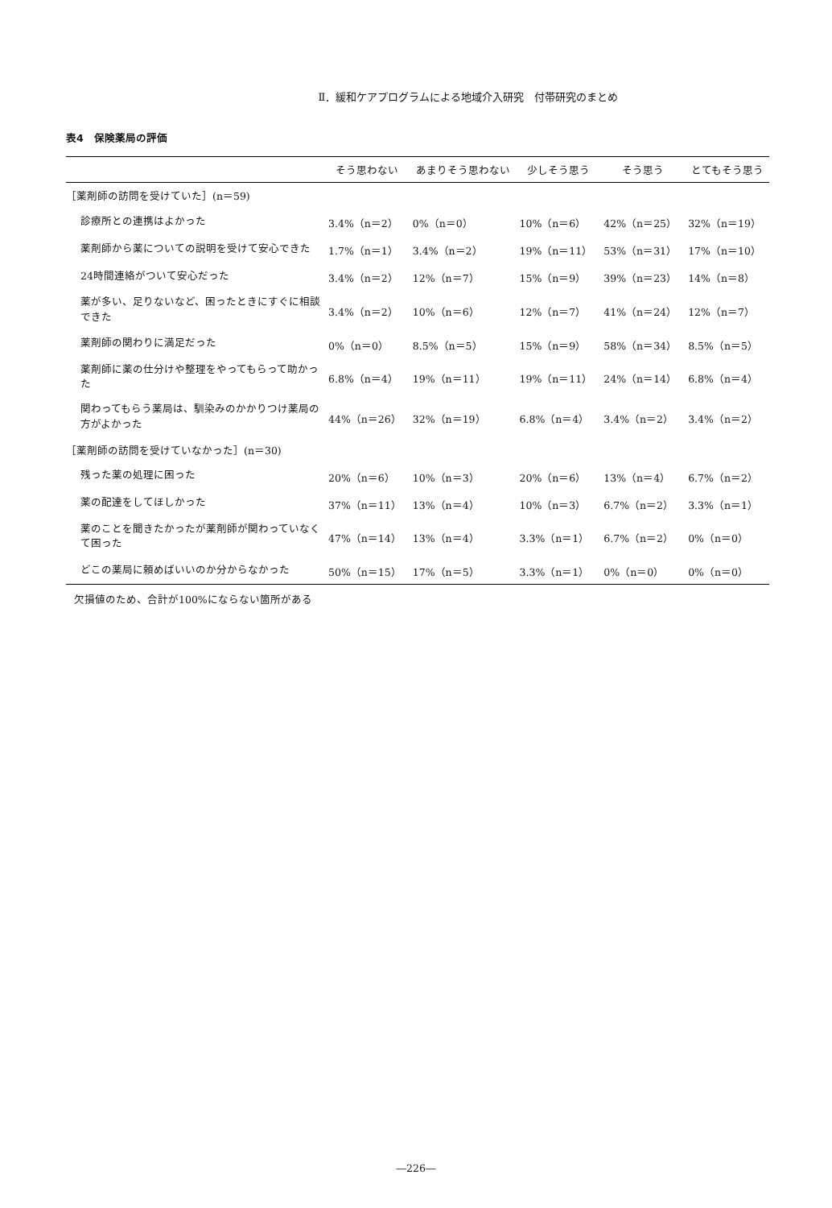Ⅱ．緩和ケアプログラムによる地域介入研究　付帯研究のまとめ
表4　保険薬局の評価
| | そう思わない | あまりそう思わない | 少しそう思う | そう思う | とてもそう思う |
| --- | --- | --- | --- | --- | --- |
| ［薬剤師の訪問を受けていた］(n＝59) | | | | | |
| 診療所との連携はよかった | 3.4%（n＝2） | 0%（n＝0） | 10%（n＝6） | 42%（n＝25） | 32%（n＝19） |
| 薬剤師から薬についての説明を受けて安心できた | 1.7%（n＝1） | 3.4%（n＝2） | 19%（n＝11） | 53%（n＝31） | 17%（n＝10） |
| 24時間連絡がついて安心だった | 3.4%（n＝2） | 12%（n＝7） | 15%（n＝9） | 39%（n＝23） | 14%（n＝8） |
| 薬が多い、足りないなど、困ったときにすぐに相談できた | 3.4%（n＝2） | 10%（n＝6） | 12%（n＝7） | 41%（n＝24） | 12%（n＝7） |
| 薬剤師の関わりに満足だった | 0%（n＝0） | 8.5%（n＝5） | 15%（n＝9） | 58%（n＝34） | 8.5%（n＝5） |
| 薬剤師に薬の仕分けや整理をやってもらって助かった | 6.8%（n＝4） | 19%（n＝11） | 19%（n＝11） | 24%（n＝14） | 6.8%（n＝4） |
| 関わってもらう薬局は、馴染みのかかりつけ薬局の方がよかった | 44%（n＝26） | 32%（n＝19） | 6.8%（n＝4） | 3.4%（n＝2） | 3.4%（n＝2） |
| ［薬剤師の訪問を受けていなかった］(n＝30) | | | | | |
| 残った薬の処理に困った | 20%（n＝6） | 10%（n＝3） | 20%（n＝6） | 13%（n＝4） | 6.7%（n＝2） |
| 薬の配達をしてほしかった | 37%（n＝11） | 13%（n＝4） | 10%（n＝3） | 6.7%（n＝2） | 3.3%（n＝1） |
| 薬のことを聞きたかったが薬剤師が関わっていなくて困った | 47%（n＝14） | 13%（n＝4） | 3.3%（n＝1） | 6.7%（n＝2） | 0%（n＝0） |
| どこの薬局に頼めばいいのか分からなかった | 50%（n＝15） | 17%（n＝5） | 3.3%（n＝1） | 0%（n＝0） | 0%（n＝0） |
欠損値のため、合計が100%にならない箇所がある
―226―